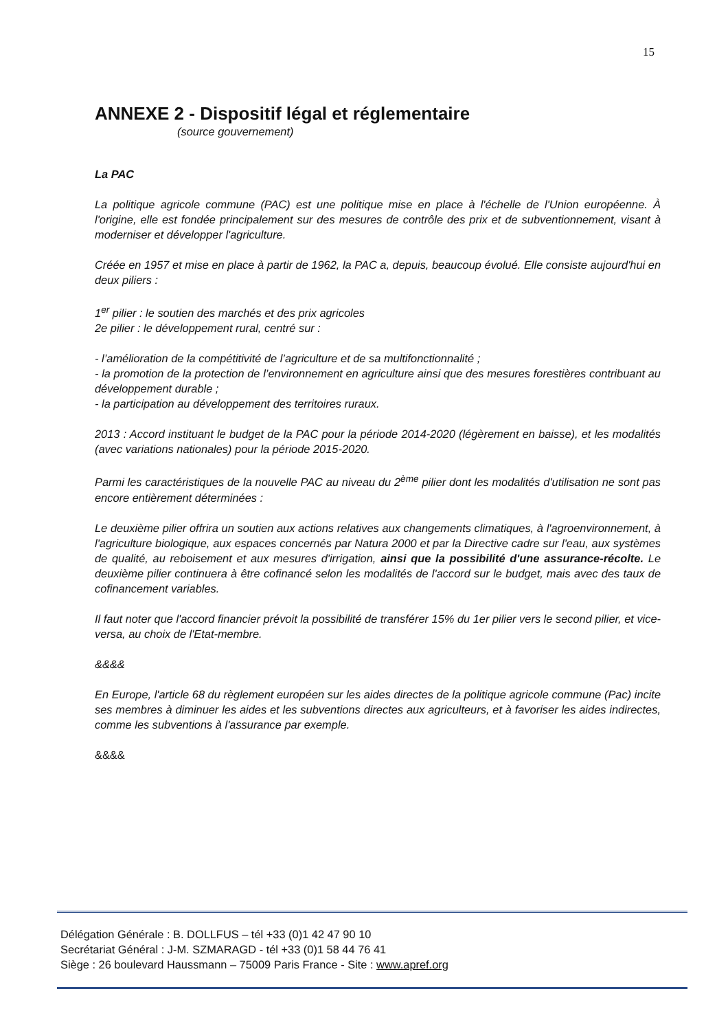15
ANNEXE 2 - Dispositif légal et réglementaire
(source gouvernement)
La PAC
La politique agricole commune (PAC) est une politique mise en place à l'échelle de l'Union européenne. À l'origine, elle est fondée principalement sur des mesures de contrôle des prix et de subventionnement, visant à moderniser et développer l'agriculture.
Créée en 1957 et mise en place à partir de 1962, la PAC a, depuis, beaucoup évolué. Elle consiste aujourd'hui en deux piliers :
1<sup>er</sup> pilier : le soutien des marchés et des prix agricoles
2e pilier : le développement rural, centré sur :
- l’amélioration de la compétitivité de l’agriculture et de sa multifonctionnalité ;
- la promotion de la protection de l’environnement en agriculture ainsi que des mesures forestières contribuant au développement durable ;
- la participation au développement des territoires ruraux.
2013 : Accord instituant le budget de la PAC pour la période 2014-2020 (légèrement en baisse), et les modalités (avec variations nationales) pour la période 2015-2020.
Parmi les caractéristiques de la nouvelle PAC au niveau du 2<sup>ème</sup> pilier dont les modalités d'utilisation ne sont pas encore entièrement déterminées :
Le deuxième pilier offrira un soutien aux actions relatives aux changements climatiques, à l'agroenvironnement, à l'agriculture biologique, aux espaces concernés par Natura 2000 et par la Directive cadre sur l'eau, aux systèmes de qualité, au reboisement et aux mesures d'irrigation, ainsi que la possibilité d'une assurance-récolte. Le deuxième pilier continuera à être cofinancé selon les modalités de l'accord sur le budget, mais avec des taux de cofinancement variables.
Il faut noter que l'accord financier prévoit la possibilité de transférer 15% du 1er pilier vers le second pilier, et vice-versa, au choix de l'Etat-membre.
&&&&
En Europe, l'article 68 du règlement européen sur les aides directes de la politique agricole commune (Pac) incite ses membres à diminuer les aides et les subventions directes aux agriculteurs, et à favoriser les aides indirectes, comme les subventions à l'assurance par exemple.
&&&&
Délégation Générale : B. DOLLFUS – tél +33 (0)1 42 47 90 10
Secrétariat Général : J-M. SZMARAGD - tél +33 (0)1 58 44 76 41
Siège : 26 boulevard Haussmann – 75009 Paris France - Site : www.apref.org